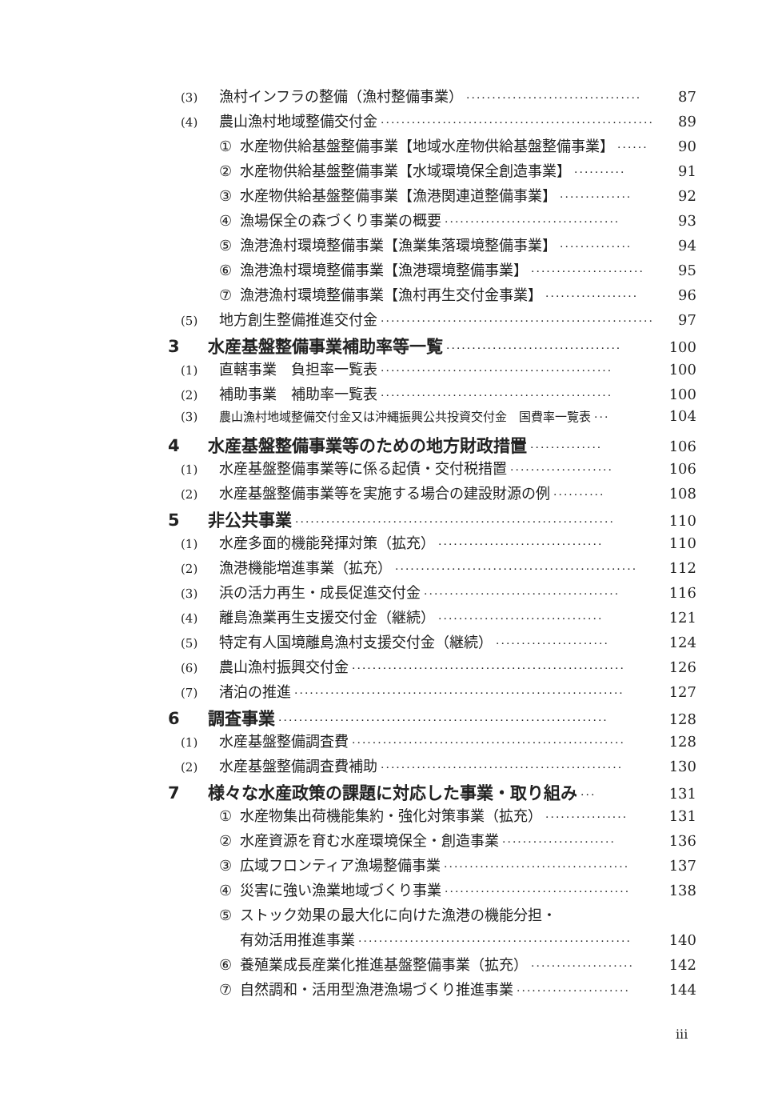(3) 漁村インフラの整備（漁村整備事業） ·································· 87
(4) 農山漁村地域整備交付金 ····················································· 89
① 水産物供給基盤整備事業【地域水産物供給基盤整備事業】 ······ 90
② 水産物供給基盤整備事業【水域環境保全創造事業】 ·········· 91
③ 水産物供給基盤整備事業【漁港関連道整備事業】 ·············· 92
④ 漁場保全の森づくり事業の概要 ·································· 93
⑤ 漁港漁村環境整備事業【漁業集落環境整備事業】 ·············· 94
⑥ 漁港漁村環境整備事業【漁港環境整備事業】 ······················ 95
⑦ 漁港漁村環境整備事業【漁村再生交付金事業】 ·················· 96
(5) 地方創生整備推進交付金 ····················································· 97
3 水産基盤整備事業補助率等一覧 ·································· 100
(1) 直轄事業　負担率一覧表 ············································· 100
(2) 補助事業　補助率一覧表 ············································· 100
(3) 農山漁村地域整備交付金又は沖縄振興公共投資交付金　国費率一覧表 ··· 104
4 水産基盤整備事業等のための地方財政措置 ·············· 106
(1) 水産基盤整備事業等に係る起債・交付税措置 ···················· 106
(2) 水産基盤整備事業等を実施する場合の建設財源の例 ·········· 108
5 非公共事業 ······························································ 110
(1) 水産多面的機能発揮対策（拡充） ································ 110
(2) 漁港機能増進事業（拡充） ··············································· 112
(3) 浜の活力再生・成長促進交付金 ······································ 116
(4) 離島漁業再生支援交付金（継続） ································ 121
(5) 特定有人国境離島漁村支援交付金（継続） ······················ 124
(6) 農山漁村振興交付金 ····················································· 126
(7) 渚泊の推進 ································································ 127
6 調査事業 ································································ 128
(1) 水産基盤整備調査費 ····················································· 128
(2) 水産基盤整備調査費補助 ··············································· 130
7 様々な水産政策の課題に対応した事業・取り組み ··· 131
① 水産物集出荷機能集約・強化対策事業（拡充） ················ 131
② 水産資源を育む水産環境保全・創造事業 ······················ 136
③ 広域フロンティア漁場整備事業 ···································· 137
④ 災害に強い漁業地域づくり事業 ···································· 138
⑤ ストック効果の最大化に向けた漁港の機能分担・
有効活用推進事業 ····················································· 140
⑥ 養殖業成長産業化推進基盤整備事業（拡充） ···················· 142
⑦ 自然調和・活用型漁港漁場づくり推進事業 ······················ 144
iii